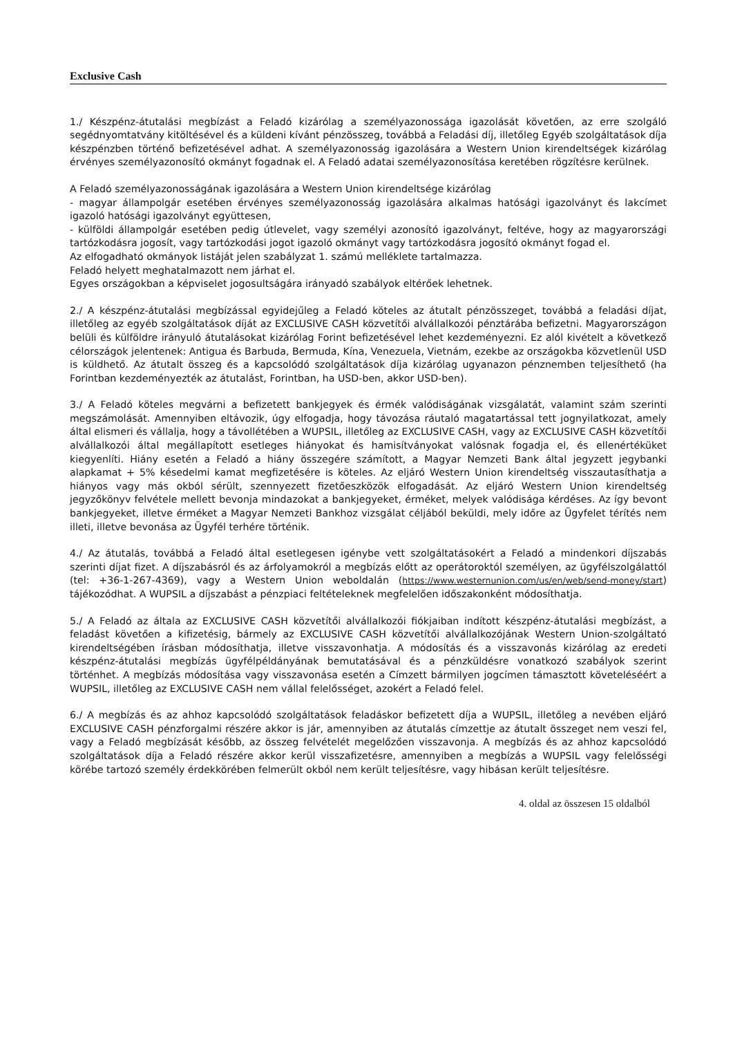Exclusive Cash
1./ Készpénz-átutalási megbízást a Feladó kizárólag a személyazonossága igazolását követően, az erre szolgáló segédnyomtatvány kitöltésével és a küldeni kívánt pénzösszeg, továbbá a Feladási díj, illetőleg Egyéb szolgáltatások díja készpénzben történő befizetésével adhat. A személyazonosság igazolására a Western Union kirendeltségek kizárólag érvényes személyazonosító okmányt fogadnak el. A Feladó adatai személyazonosítása keretében rögzítésre kerülnek.
A Feladó személyazonosságának igazolására a Western Union kirendeltsége kizárólag
- magyar állampolgár esetében érvényes személyazonosság igazolására alkalmas hatósági igazolványt és lakcímet igazoló hatósági igazolványt együttesen,
- külföldi állampolgár esetében pedig útlevelet, vagy személyi azonosító igazolványt, feltéve, hogy az magyarországi tartózkodásra jogosít, vagy tartózkodási jogot igazoló okmányt vagy tartózkodásra jogosító okmányt fogad el.
Az elfogadható okmányok listáját jelen szabályzat 1. számú melléklete tartalmazza.
Feladó helyett meghatalmazott nem járhat el.
Egyes országokban a képviselet jogosultságára irányadó szabályok eltérőek lehetnek.
2./ A készpénz-átutalási megbízással egyidejűleg a Feladó köteles az átutalt pénzösszeget, továbbá a feladási díjat, illetőleg az egyéb szolgáltatások díját az EXCLUSIVE CASH közvetítői alvállalkozói pénztárába befizetni. Magyarországon belüli és külföldre irányuló átutalásokat kizárólag Forint befizetésével lehet kezdeményezni. Ez alól kivételt a következő célországok jelentenek: Antigua és Barbuda, Bermuda, Kína, Venezuela, Vietnám, ezekbe az országokba közvetlenül USD is küldhető. Az átutalt összeg és a kapcsolódó szolgáltatások díja kizárólag ugyanazon pénznemben teljesíthető (ha Forintban kezdeményezték az átutalást, Forintban, ha USD-ben, akkor USD-ben).
3./ A Feladó köteles megvárni a befizetett bankjegyek és érmék valódiságának vizsgálatát, valamint szám szerinti megszámolását. Amennyiben eltávozik, úgy elfogadja, hogy távozása ráutaló magatartással tett jognyilatkozat, amely által elismeri és vállalja, hogy a távollétében a WUPSIL, illetőleg az EXCLUSIVE CASH, vagy az EXCLUSIVE CASH közvetítői alvállalkozói által megállapított esetleges hiányokat és hamisítványokat valósnak fogadja el, és ellenértéküket kiegyenlíti. Hiány esetén a Feladó a hiány összegére számított, a Magyar Nemzeti Bank által jegyzett jegybanki alapkamat + 5% késedelmi kamat megfizetésére is köteles. Az eljáró Western Union kirendeltség visszautasíthatja a hiányos vagy más okból sérült, szennyezett fizetőeszközök elfogadását. Az eljáró Western Union kirendeltség jegyzőkönyv felvétele mellett bevonja mindazokat a bankjegyeket, érméket, melyek valódisága kérdéses. Az így bevont bankjegyeket, illetve érméket a Magyar Nemzeti Bankhoz vizsgálat céljából beküldi, mely időre az Ügyfelet térítés nem illeti, illetve bevonása az Ügyfél terhére történik.
4./ Az átutalás, továbbá a Feladó által esetlegesen igénybe vett szolgáltatásokért a Feladó a mindenkori díjszabás szerinti díjat fizet. A díjszabásról és az árfolyamokról a megbízás előtt az operátoroktól személyen, az ügyfélszolgálattól (tel: +36-1-267-4369), vagy a Western Union weboldalán (https://www.westernunion.com/us/en/web/send-money/start) tájékozódhat. A WUPSIL a díjszabást a pénzpiaci feltételeknek megfelelően időszakonként módosíthatja.
5./ A Feladó az általa az EXCLUSIVE CASH közvetítői alvállalkozói fiókjaiban indított készpénz-átutalási megbízást, a feladást követően a kifizetésig, bármely az EXCLUSIVE CASH közvetítői alvállalkozójának Western Union-szolgáltató kirendeltségében írásban módosíthatja, illetve visszavonhatja. A módosítás és a visszavonás kizárólag az eredeti készpénz-átutalási megbízás ügyfélpéldányának bemutatásával és a pénzküldésre vonatkozó szabályok szerint történhet. A megbízás módosítása vagy visszavonása esetén a Címzett bármilyen jogcímen támasztott követeléséért a WUPSIL, illetőleg az EXCLUSIVE CASH nem vállal felelősséget, azokért a Feladó felel.
6./ A megbízás és az ahhoz kapcsolódó szolgáltatások feladáskor befizetett díja a WUPSIL, illetőleg a nevében eljáró EXCLUSIVE CASH pénzforgalmi részére akkor is jár, amennyiben az átutalás címzettje az átutalt összeget nem veszi fel, vagy a Feladó megbízását később, az összeg felvételét megelőzően visszavonja. A megbízás és az ahhoz kapcsolódó szolgáltatások díja a Feladó részére akkor kerül visszafizetésre, amennyiben a megbízás a WUPSIL vagy felelősségi körébe tartozó személy érdekkörében felmerült okból nem került teljesítésre, vagy hibásan került teljesítésre.
4. oldal az összesen 15 oldalból